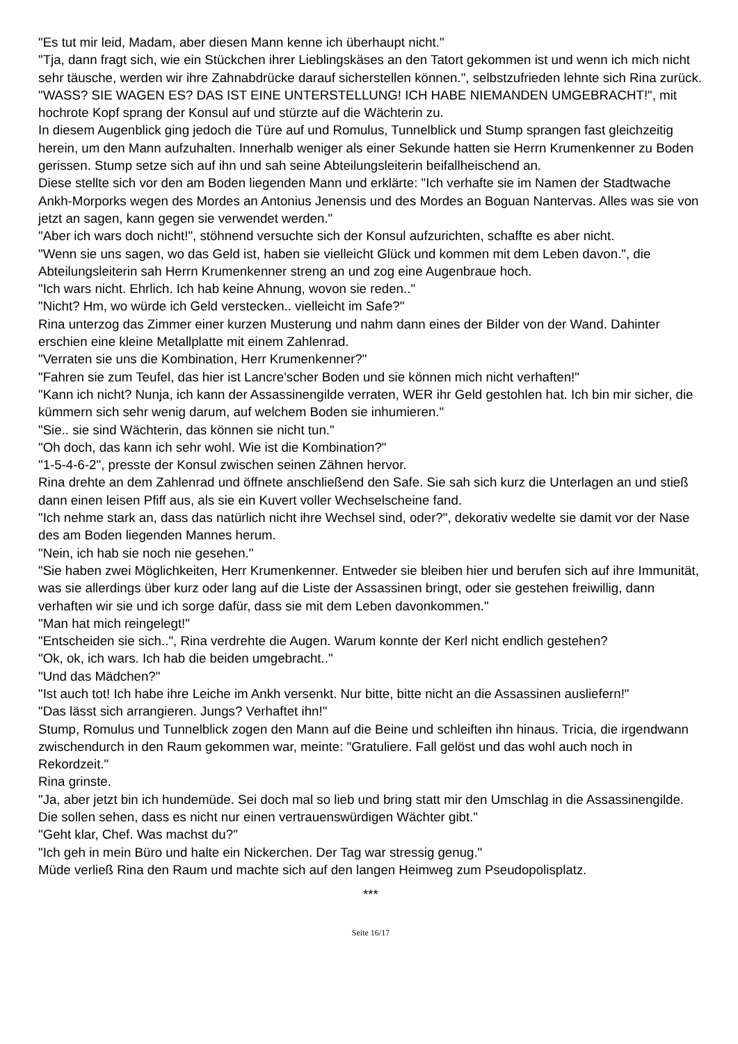"Es tut mir leid, Madam, aber diesen Mann kenne ich überhaupt nicht."
"Tja, dann fragt sich, wie ein Stückchen ihrer Lieblingskäses an den Tatort gekommen ist und wenn ich mich nicht sehr täusche, werden wir ihre Zahnabdrücke darauf sicherstellen können.", selbstzufrieden lehnte sich Rina zurück.
"WASS? SIE WAGEN ES? DAS IST EINE UNTERSTELLUNG! ICH HABE NIEMANDEN UMGEBRACHT!", mit hochrote Kopf sprang der Konsul auf und stürzte auf die Wächterin zu.
In diesem Augenblick ging jedoch die Türe auf und Romulus, Tunnelblick und Stump sprangen fast gleichzeitig herein, um den Mann aufzuhalten. Innerhalb weniger als einer Sekunde hatten sie Herrn Krumenkenner zu Boden gerissen. Stump setze sich auf ihn und sah seine Abteilungsleiterin beifallheischend an.
Diese stellte sich vor den am Boden liegenden Mann und erklärte: "Ich verhafte sie im Namen der Stadtwache Ankh-Morporks wegen des Mordes an Antonius Jenensis und des Mordes an Boguan Nantervas. Alles was sie von jetzt an sagen, kann gegen sie verwendet werden."
"Aber ich wars doch nicht!", stöhnend versuchte sich der Konsul aufzurichten, schaffte es aber nicht.
"Wenn sie uns sagen, wo das Geld ist, haben sie vielleicht Glück und kommen mit dem Leben davon.", die Abteilungsleiterin sah Herrn Krumenkenner streng an und zog eine Augenbraue hoch.
"Ich wars nicht. Ehrlich. Ich hab keine Ahnung, wovon sie reden.."
"Nicht? Hm, wo würde ich Geld verstecken.. vielleicht im Safe?"
Rina unterzog das Zimmer einer kurzen Musterung und nahm dann eines der Bilder von der Wand. Dahinter erschien eine kleine Metallplatte mit einem Zahlenrad.
"Verraten sie uns die Kombination, Herr Krumenkenner?"
"Fahren sie zum Teufel, das hier ist Lancre'scher Boden und sie können mich nicht verhaften!"
"Kann ich nicht? Nunja, ich kann der Assassinengilde verraten, WER ihr Geld gestohlen hat. Ich bin mir sicher, die kümmern sich sehr wenig darum, auf welchem Boden sie inhumieren."
"Sie.. sie sind Wächterin, das können sie nicht tun."
"Oh doch, das kann ich sehr wohl. Wie ist die Kombination?"
"1-5-4-6-2", presste der Konsul zwischen seinen Zähnen hervor.
Rina drehte an dem Zahlenrad und öffnete anschließend den Safe. Sie sah sich kurz die Unterlagen an und stieß dann einen leisen Pfiff aus, als sie ein Kuvert voller Wechselscheine fand.
"Ich nehme stark an, dass das natürlich nicht ihre Wechsel sind, oder?", dekorativ wedelte sie damit vor der Nase des am Boden liegenden Mannes herum.
"Nein, ich hab sie noch nie gesehen."
"Sie haben zwei Möglichkeiten, Herr Krumenkenner. Entweder sie bleiben hier und berufen sich auf ihre Immunität, was sie allerdings über kurz oder lang auf die Liste der Assassinen bringt, oder sie gestehen freiwillig, dann verhaften wir sie und ich sorge dafür, dass sie mit dem Leben davonkommen."
"Man hat mich reingelegt!"
"Entscheiden sie sich..", Rina verdrehte die Augen. Warum konnte der Kerl nicht endlich gestehen?
"Ok, ok, ich wars. Ich hab die beiden umgebracht.."
"Und das Mädchen?"
"Ist auch tot! Ich habe ihre Leiche im Ankh versenkt. Nur bitte, bitte nicht an die Assassinen ausliefern!"
"Das lässt sich arrangieren. Jungs? Verhaftet ihn!"
Stump, Romulus und Tunnelblick zogen den Mann auf die Beine und schleiften ihn hinaus. Tricia, die irgendwann zwischendurch in den Raum gekommen war, meinte: "Gratuliere. Fall gelöst und das wohl auch noch in Rekordzeit."
Rina grinste.
"Ja, aber jetzt bin ich hundemüde. Sei doch mal so lieb und bring statt mir den Umschlag in die Assassinengilde. Die sollen sehen, dass es nicht nur einen vertrauenswürdigen Wächter gibt."
"Geht klar, Chef. Was machst du?"
"Ich geh in mein Büro und halte ein Nickerchen. Der Tag war stressig genug."
Müde verließ Rina den Raum und machte sich auf den langen Heimweg zum Pseudopolisplatz.
***
Seite 16/17